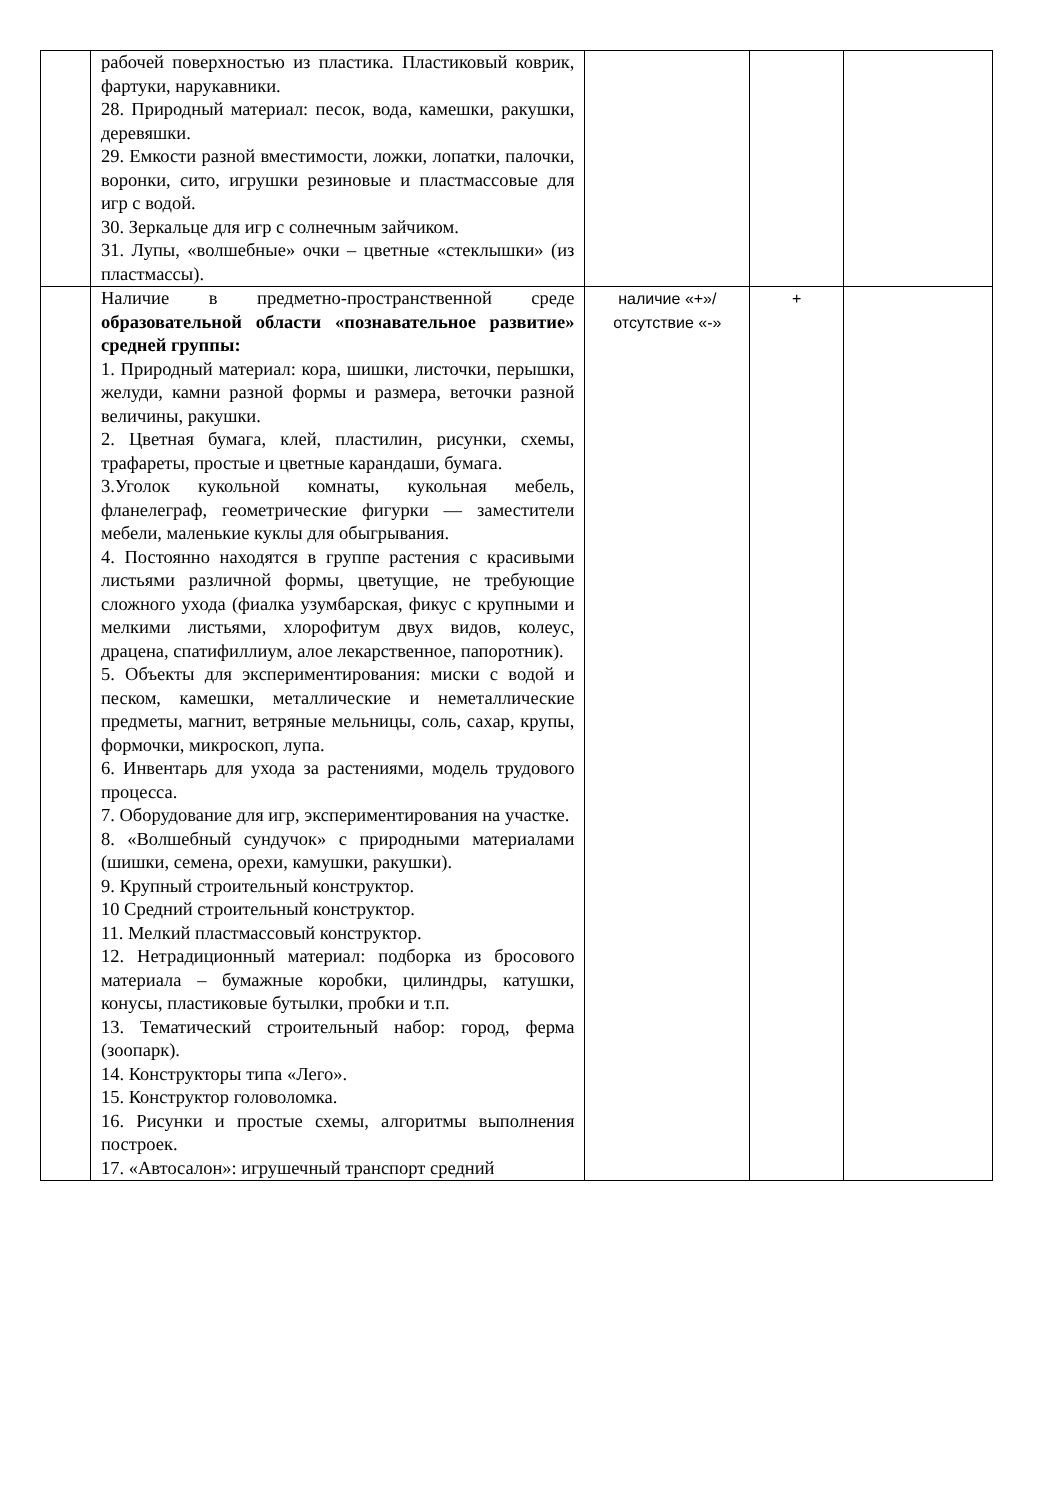| | рабочей поверхностью из пластика. Пластиковый коврик, фартуки, нарукавники. 28. Природный материал: песок, вода, камешки, ракушки, деревяшки. 29. Емкости разной вместимости, ложки, лопатки, палочки, воронки, сито, игрушки резиновые и пластмассовые для игр с водой. 30. Зеркальце для игр с солнечным зайчиком. 31. Лупы, «волшебные» очки – цветные «стеклышки» (из пластмассы). | | | |
| | Наличие в предметно-пространственной среде образовательной области «познавательное развитие» средней группы: 1. Природный материал: кора, шишки, листочки, перышки, желуди, камни разной формы и размера, веточки разной величины, ракушки. 2. Цветная бумага, клей, пластилин, рисунки, схемы, трафареты, простые и цветные карандаши, бумага. 3.Уголок кукольной комнаты, кукольная мебель, фланелеграф, геометрические фигурки — заместители мебели, маленькие куклы для обыгрывания. 4. Постоянно находятся в группе растения с красивыми листьями различной формы, цветущие, не требующие сложного ухода (фиалка узумбарская, фикус с крупными и мелкими листьями, хлорофитум двух видов, колеус, драцена, спатифиллиум, алое лекарственное, папоротник). 5. Объекты для экспериментирования: миски с водой и песком, камешки, металлические и неметаллические предметы, магнит, ветряные мельницы, соль, сахар, крупы, формочки, микроскоп, лупа. 6. Инвентарь для ухода за растениями, модель трудового процесса. 7. Оборудование для игр, экспериментирования на участке. 8. «Волшебный сундучок» с природными материалами (шишки, семена, орехи, камушки, ракушки). 9. Крупный строительный конструктор. 10 Средний строительный конструктор. 11. Мелкий пластмассовый конструктор. 12. Нетрадиционный материал: подборка из бросового материала – бумажные коробки, цилиндры, катушки, конусы, пластиковые бутылки, пробки и т.п. 13. Тематический строительный набор: город, ферма (зоопарк). 14. Конструкторы типа «Лего». 15. Конструктор головоломка. 16. Рисунки и простые схемы, алгоритмы выполнения построек. 17. «Автосалон»: игрушечный транспорт средний | наличие «+»/ отсутствие «-» | + | |